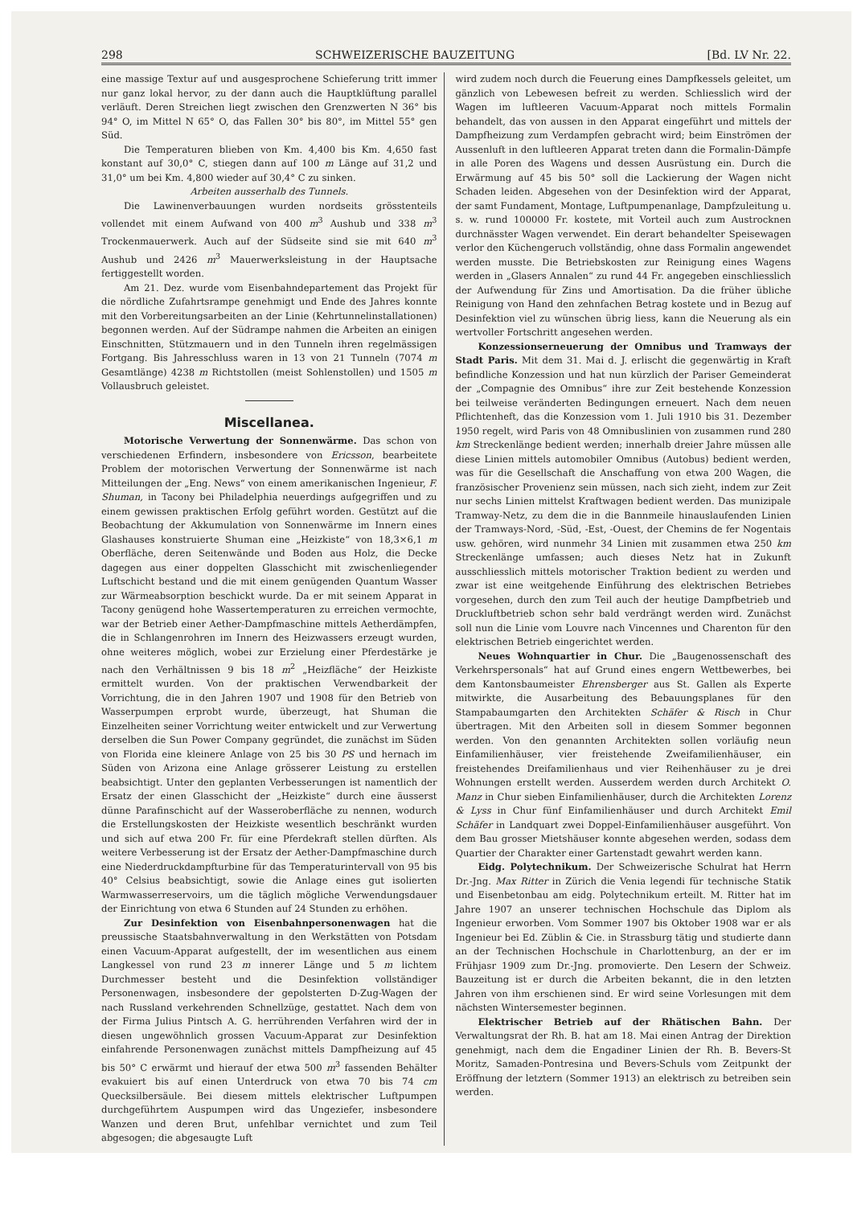298 SCHWEIZERISCHE BAUZEITUNG [Bd. LV Nr. 22.
eine massige Textur auf und ausgesprochene Schieferung tritt immer nur ganz lokal hervor, zu der dann auch die Hauptklüftung parallel verläuft. Deren Streichen liegt zwischen den Grenzwerten N 36° bis 94° O, im Mittel N 65° O, das Fallen 30° bis 80°, im Mittel 55° gen Süd.
Die Temperaturen blieben von Km. 4,400 bis Km. 4,650 fast konstant auf 30,0° C, stiegen dann auf 100 m Länge auf 31,2 und 31,0° um bei Km. 4,800 wieder auf 30,4° C zu sinken.
Arbeiten ausserhalb des Tunnels.
Die Lawinenverbauungen wurden nordseits grösstenteils vollendet mit einem Aufwand von 400 m<sup>3</sup> Aushub und 338 m<sup>3</sup> Trockenmauerwerk. Auch auf der Südseite sind sie mit 640 m<sup>3</sup> Aushub und 2426 m<sup>3</sup> Mauerwerksleistung in der Hauptsache fertiggestellt worden.
Am 21. Dez. wurde vom Eisenbahndepartement das Projekt für die nördliche Zufahrtsrampe genehmigt und Ende des Jahres konnte mit den Vorbereitungsarbeiten an der Linie (Kehrtunnelinstallationen) begonnen werden. Auf der Südrampe nahmen die Arbeiten an einigen Einschnitten, Stützmauern und in den Tunneln ihren regelmässigen Fortgang. Bis Jahresschluss waren in 13 von 21 Tunneln (7074 m Gesamtlänge) 4238 m Richtstollen (meist Sohlenstollen) und 1505 m Vollausbruch geleistet.
Miscellanea.
Motorische Verwertung der Sonnenwärme. Das schon von verschiedenen Erfindern, insbesondere von Ericsson, bearbeitete Problem der motorischen Verwertung der Sonnenwärme ist nach Mitteilungen der „Eng. News“ von einem amerikanischen Ingenieur, F. Shuman, in Tacony bei Philadelphia neuerdings aufgegriffen und zu einem gewissen praktischen Erfolg geführt worden. Gestützt auf die Beobachtung der Akkumulation von Sonnenwärme im Innern eines Glashauses konstruierte Shuman eine „Heizkiste“ von 18,3×6,1 m Oberfläche, deren Seitenwände und Boden aus Holz, die Decke dagegen aus einer doppelten Glasschicht mit zwischenliegender Luftschicht bestand und die mit einem genügenden Quantum Wasser zur Wärmeabsorption beschickt wurde. Da er mit seinem Apparat in Tacony genügend hohe Wassertemperaturen zu erreichen vermochte, war der Betrieb einer Aether-Dampfmaschine mittels Aetherdämpfen, die in Schlangenrohren im Innern des Heizwassers erzeugt wurden, ohne weiteres möglich, wobei zur Erzielung einer Pferdestärke je nach den Verhältnissen 9 bis 18 m<sup>2</sup> „Heizfläche“ der Heizkiste ermittelt wurden. Von der praktischen Verwendbarkeit der Vorrichtung, die in den Jahren 1907 und 1908 für den Betrieb von Wasserpumpen erprobt wurde, überzeugt, hat Shuman die Einzelheiten seiner Vorrichtung weiter entwickelt und zur Verwertung derselben die Sun Power Company gegründet, die zunächst im Süden von Florida eine kleinere Anlage von 25 bis 30 PS und hernach im Süden von Arizona eine Anlage grösserer Leistung zu erstellen beabsichtigt. Unter den geplanten Verbesserungen ist namentlich der Ersatz der einen Glasschicht der „Heizkiste“ durch eine äusserst dünne Parafinschicht auf der Wasseroberfläche zu nennen, wodurch die Erstellungskosten der Heizkiste wesentlich beschränkt wurden und sich auf etwa 200 Fr. für eine Pferdekraft stellen dürften. Als weitere Verbesserung ist der Ersatz der Aether-Dampfmaschine durch eine Niederdruckdampfturbine für das Temperaturintervall von 95 bis 40° Celsius beabsichtigt, sowie die Anlage eines gut isolierten Warmwasserreservoirs, um die täglich mögliche Verwendungsdauer der Einrichtung von etwa 6 Stunden auf 24 Stunden zu erhöhen.
Zur Desinfektion von Eisenbahnpersonenwagen hat die preussische Staatsbahnverwaltung in den Werkstätten von Potsdam einen Vacuum-Apparat aufgestellt, der im wesentlichen aus einem Langkessel von rund 23 m innerer Länge und 5 m lichtem Durchmesser besteht und die Desinfektion vollständiger Personenwagen, insbesondere der gepolsterten D-Zug-Wagen der nach Russland verkehrenden Schnellzüge, gestattet. Nach dem von der Firma Julius Pintsch A. G. herrührenden Verfahren wird der in diesen ungewöhnlich grossen Vacuum-Apparat zur Desinfektion einfahrende Personenwagen zunächst mittels Dampfheizung auf 45 bis 50° C erwärmt und hierauf der etwa 500 m<sup>3</sup> fassenden Behälter evakuiert bis auf einen Unterdruck von etwa 70 bis 74 cm Quecksilbersäule. Bei diesem mittels elektrischer Luftpumpen durchgeführtem Auspumpen wird das Ungeziefer, insbesondere Wanzen und deren Brut, unfehlbar vernichtet und zum Teil abgesogen; die abgesaugte Luft
wird zudem noch durch die Feuerung eines Dampfkessels geleitet, um gänzlich von Lebewesen befreit zu werden. Schliesslich wird der Wagen im luftleeren Vacuum-Apparat noch mittels Formalin behandelt, das von aussen in den Apparat eingeführt und mittels der Dampfheizung zum Verdampfen gebracht wird; beim Einströmen der Aussenluft in den luftleeren Apparat treten dann die Formalin-Dämpfe in alle Poren des Wagens und dessen Ausrüstung ein. Durch die Erwärmung auf 45 bis 50° soll die Lackierung der Wagen nicht Schaden leiden. Abgesehen von der Desinfektion wird der Apparat, der samt Fundament, Montage, Luftpumpenanlage, Dampfzuleitung u. s. w. rund 100000 Fr. kostete, mit Vorteil auch zum Austrocknen durchnässter Wagen verwendet. Ein derart behandelter Speisewagen verlor den Küchengeruch vollständig, ohne dass Formalin angewendet werden musste. Die Betriebskosten zur Reinigung eines Wagens werden in „Glasers Annalen“ zu rund 44 Fr. angegeben einschliesslich der Aufwendung für Zins und Amortisation. Da die früher übliche Reinigung von Hand den zehnfachen Betrag kostete und in Bezug auf Desinfektion viel zu wünschen übrig liess, kann die Neuerung als ein wertvoller Fortschritt angesehen werden.
Konzessionserneuerung der Omnibus und Tramways der Stadt Paris. Mit dem 31. Mai d. J. erlischt die gegenwärtig in Kraft befindliche Konzession und hat nun kürzlich der Pariser Gemeinderat der „Compagnie des Omnibus“ ihre zur Zeit bestehende Konzession bei teilweise veränderten Bedingungen erneuert. Nach dem neuen Pflichtenheft, das die Konzession vom 1. Juli 1910 bis 31. Dezember 1950 regelt, wird Paris von 48 Omnibuslinien von zusammen rund 280 km Streckenlänge bedient werden; innerhalb dreier Jahre müssen alle diese Linien mittels automobiler Omnibus (Autobus) bedient werden, was für die Gesellschaft die Anschaffung von etwa 200 Wagen, die französischer Provenienz sein müssen, nach sich zieht, indem zur Zeit nur sechs Linien mittelst Kraftwagen bedient werden. Das munizipale Tramway-Netz, zu dem die in die Bannmeile hinauslaufenden Linien der Tramways-Nord, -Süd, -Est, -Ouest, der Chemins de fer Nogentais usw. gehören, wird nunmehr 34 Linien mit zusammen etwa 250 km Streckenlänge umfassen; auch dieses Netz hat in Zukunft ausschliesslich mittels motorischer Traktion bedient zu werden und zwar ist eine weitgehende Einführung des elektrischen Betriebes vorgesehen, durch den zum Teil auch der heutige Dampfbetrieb und Druckluftbetrieb schon sehr bald verdrängt werden wird. Zunächst soll nun die Linie vom Louvre nach Vincennes und Charenton für den elektrischen Betrieb eingerichtet werden.
Neues Wohnquartier in Chur. Die „Baugenossenschaft des Verkehrspersonals“ hat auf Grund eines engern Wettbewerbes, bei dem Kantonsbaumeister Ehrensberger aus St. Gallen als Experte mitwirkte, die Ausarbeitung des Bebauungsplanes für den Stampabaumgarten den Architekten Schäfer & Risch in Chur übertragen. Mit den Arbeiten soll in diesem Sommer begonnen werden. Von den genannten Architekten sollen vorläufig neun Einfamilienhäuser, vier freistehende Zweifamilienhäuser, ein freistehendes Dreifamilienhaus und vier Reihenhäuser zu je drei Wohnungen erstellt werden. Ausserdem werden durch Architekt O. Manz in Chur sieben Einfamilienhäuser, durch die Architekten Lorenz & Lyss in Chur fünf Einfamilienhäuser und durch Architekt Emil Schäfer in Landquart zwei Doppel-Einfamilienhäuser ausgeführt. Von dem Bau grosser Mietshäuser konnte abgesehen werden, sodass dem Quartier der Charakter einer Gartenstadt gewahrt werden kann.
Eidg. Polytechnikum. Der Schweizerische Schulrat hat Herrn Dr.-Jng. Max Ritter in Zürich die Venia legendi für technische Statik und Eisenbetonbau am eidg. Polytechnikum erteilt. M. Ritter hat im Jahre 1907 an unserer technischen Hochschule das Diplom als Ingenieur erworben. Vom Sommer 1907 bis Oktober 1908 war er als Ingenieur bei Ed. Züblin & Cie. in Strassburg tätig und studierte dann an der Technischen Hochschule in Charlottenburg, an der er im Frühjasr 1909 zum Dr.-Jng. promovierte. Den Lesern der Schweiz. Bauzeitung ist er durch die Arbeiten bekannt, die in den letzten Jahren von ihm erschienen sind. Er wird seine Vorlesungen mit dem nächsten Wintersemester beginnen.
Elektrischer Betrieb auf der Rhätischen Bahn. Der Verwaltungsrat der Rh. B. hat am 18. Mai einen Antrag der Direktion genehmigt, nach dem die Engadiner Linien der Rh. B. Bevers-St Moritz, Samaden-Pontresina und Bevers-Schuls vom Zeitpunkt der Eröffnung der letztern (Sommer 1913) an elektrisch zu betreiben sein werden.